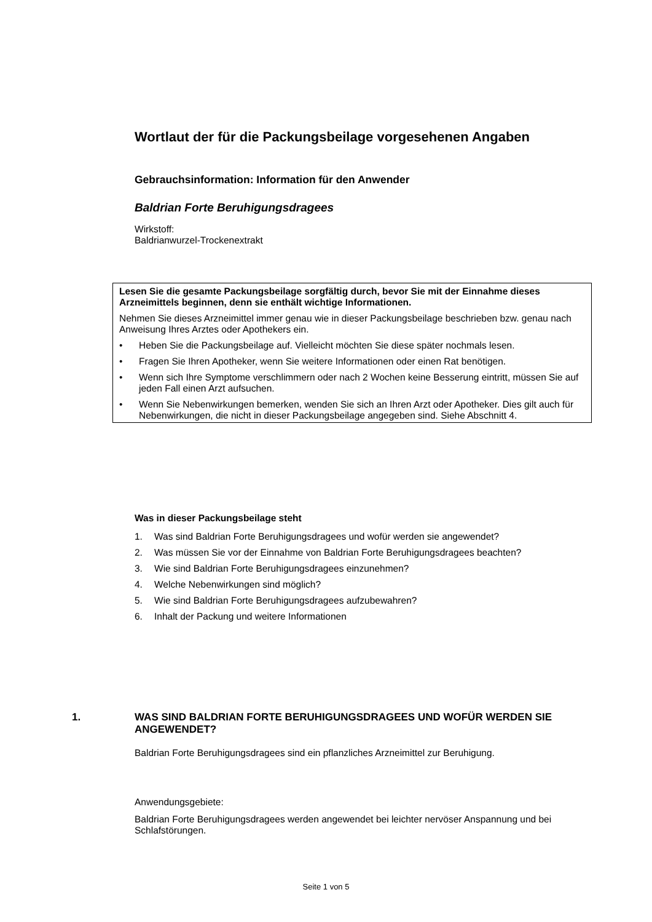Wortlaut der für die Packungsbeilage vorgesehenen Angaben
Gebrauchsinformation: Information für den Anwender
Baldrian Forte Beruhigungsdragees
Wirkstoff:
Baldrianwurzel-Trockenextrakt
Lesen Sie die gesamte Packungsbeilage sorgfältig durch, bevor Sie mit der Einnahme dieses Arzneimittels beginnen, denn sie enthält wichtige Informationen.
Nehmen Sie dieses Arzneimittel immer genau wie in dieser Packungsbeilage beschrieben bzw. genau nach Anweisung Ihres Arztes oder Apothekers ein.
• Heben Sie die Packungsbeilage auf. Vielleicht möchten Sie diese später nochmals lesen.
• Fragen Sie Ihren Apotheker, wenn Sie weitere Informationen oder einen Rat benötigen.
• Wenn sich Ihre Symptome verschlimmern oder nach 2 Wochen keine Besserung eintritt, müssen Sie auf jeden Fall einen Arzt aufsuchen.
• Wenn Sie Nebenwirkungen bemerken, wenden Sie sich an Ihren Arzt oder Apotheker. Dies gilt auch für Nebenwirkungen, die nicht in dieser Packungsbeilage angegeben sind. Siehe Abschnitt 4.
Was in dieser Packungsbeilage steht
1. Was sind Baldrian Forte Beruhigungsdragees und wofür werden sie angewendet?
2. Was müssen Sie vor der Einnahme von Baldrian Forte Beruhigungsdragees beachten?
3. Wie sind Baldrian Forte Beruhigungsdragees einzunehmen?
4. Welche Nebenwirkungen sind möglich?
5. Wie sind Baldrian Forte Beruhigungsdragees aufzubewahren?
6. Inhalt der Packung und weitere Informationen
1. WAS SIND BALDRIAN FORTE BERUHIGUNGSDRAGEES UND WOFÜR WERDEN SIE ANGEWENDET?
Baldrian Forte Beruhigungsdragees sind ein pflanzliches Arzneimittel zur Beruhigung.
Anwendungsgebiete:
Baldrian Forte Beruhigungsdragees werden angewendet bei leichter nervöser Anspannung und bei Schlafstörungen.
Seite 1 von 5